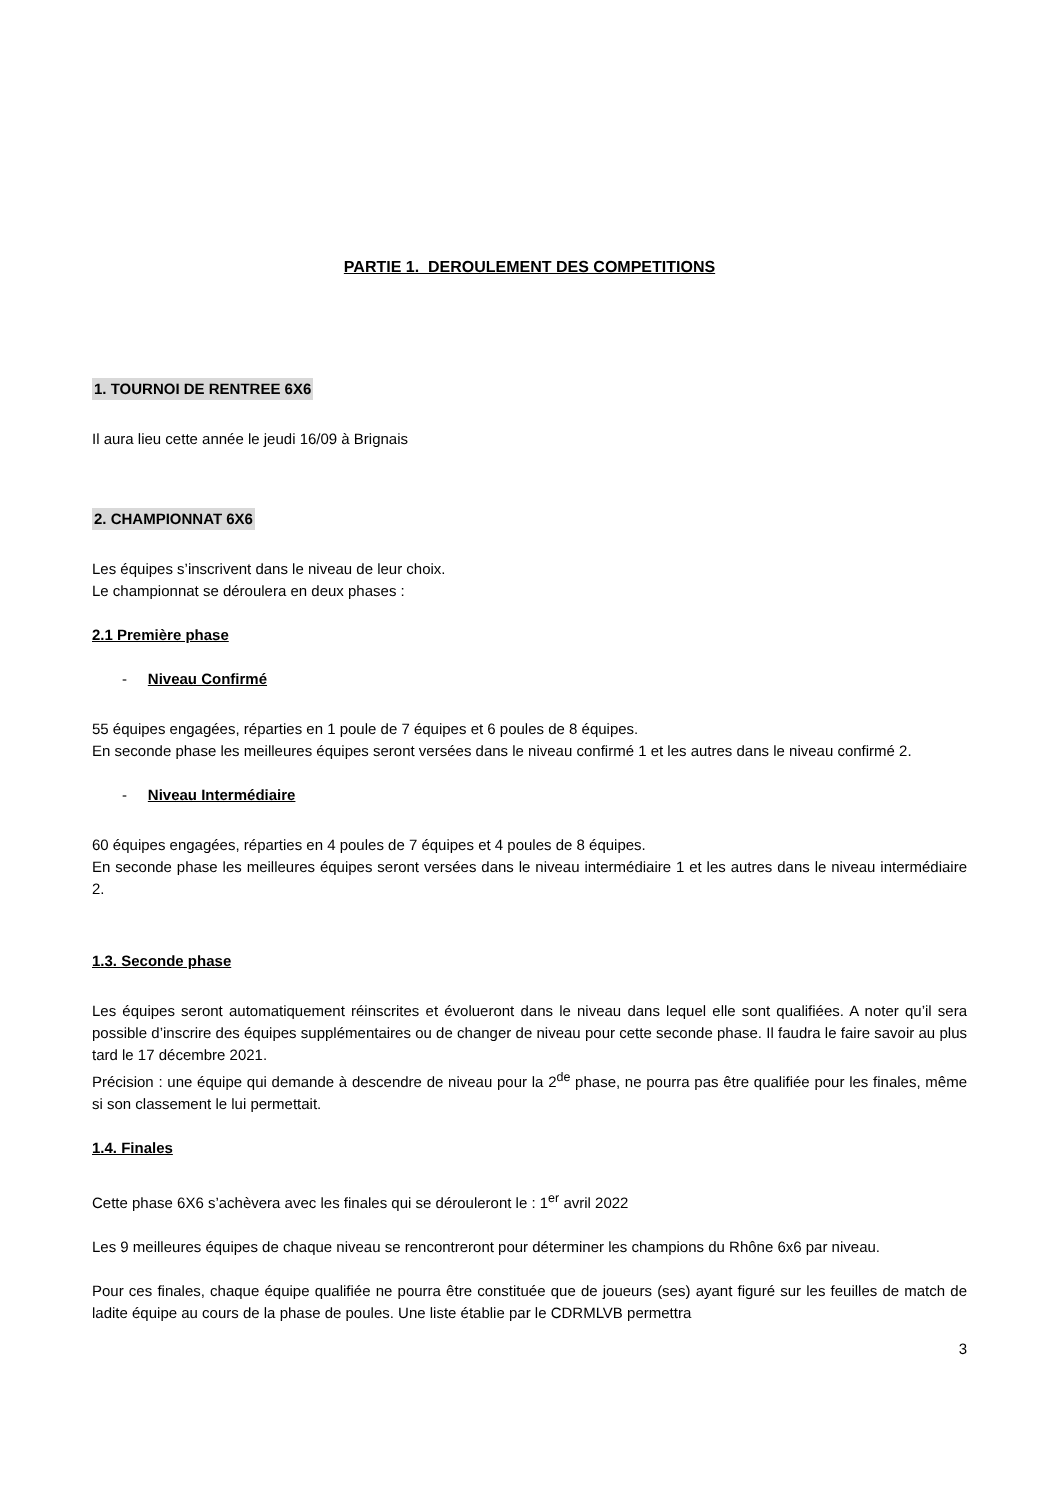PARTIE 1. DEROULEMENT DES COMPETITIONS
1. TOURNOI DE RENTREE 6X6
Il aura lieu cette année le jeudi 16/09 à Brignais
2. CHAMPIONNAT 6X6
Les équipes s’inscrivent dans le niveau de leur choix.
Le championnat se déroulera en deux phases :
2.1 Première phase
- Niveau Confirmé
55 équipes engagées, réparties en 1 poule de 7 équipes et 6 poules de 8 équipes.
En seconde phase les meilleures équipes seront versées dans le niveau confirmé 1 et les autres dans le niveau confirmé 2.
- Niveau Intermédiaire
60 équipes engagées, réparties en 4 poules de 7 équipes et 4 poules de 8 équipes.
En seconde phase les meilleures équipes seront versées dans le niveau intermédiaire 1 et les autres dans le niveau intermédiaire 2.
1.3. Seconde phase
Les équipes seront automatiquement réinscrites et évolueront dans le niveau dans lequel elle sont qualifiées. A noter qu’il sera possible d’inscrire des équipes supplémentaires ou de changer de niveau pour cette seconde phase. Il faudra le faire savoir au plus tard le 17 décembre 2021.
Précision : une équipe qui demande à descendre de niveau pour la 2<sup>de</sup> phase, ne pourra pas être qualifiée pour les finales, même si son classement le lui permettait.
1.4. Finales
Cette phase 6X6 s’achèvera avec les finales qui se dérouleront le : 1<sup>er</sup> avril 2022
Les 9 meilleures équipes de chaque niveau se rencontreront pour déterminer les champions du Rhône 6x6 par niveau.
Pour ces finales, chaque équipe qualifiée ne pourra être constituée que de joueurs (ses) ayant figuré sur les feuilles de match de ladite équipe au cours de la phase de poules. Une liste établie par le CDRMLVB permettra
3